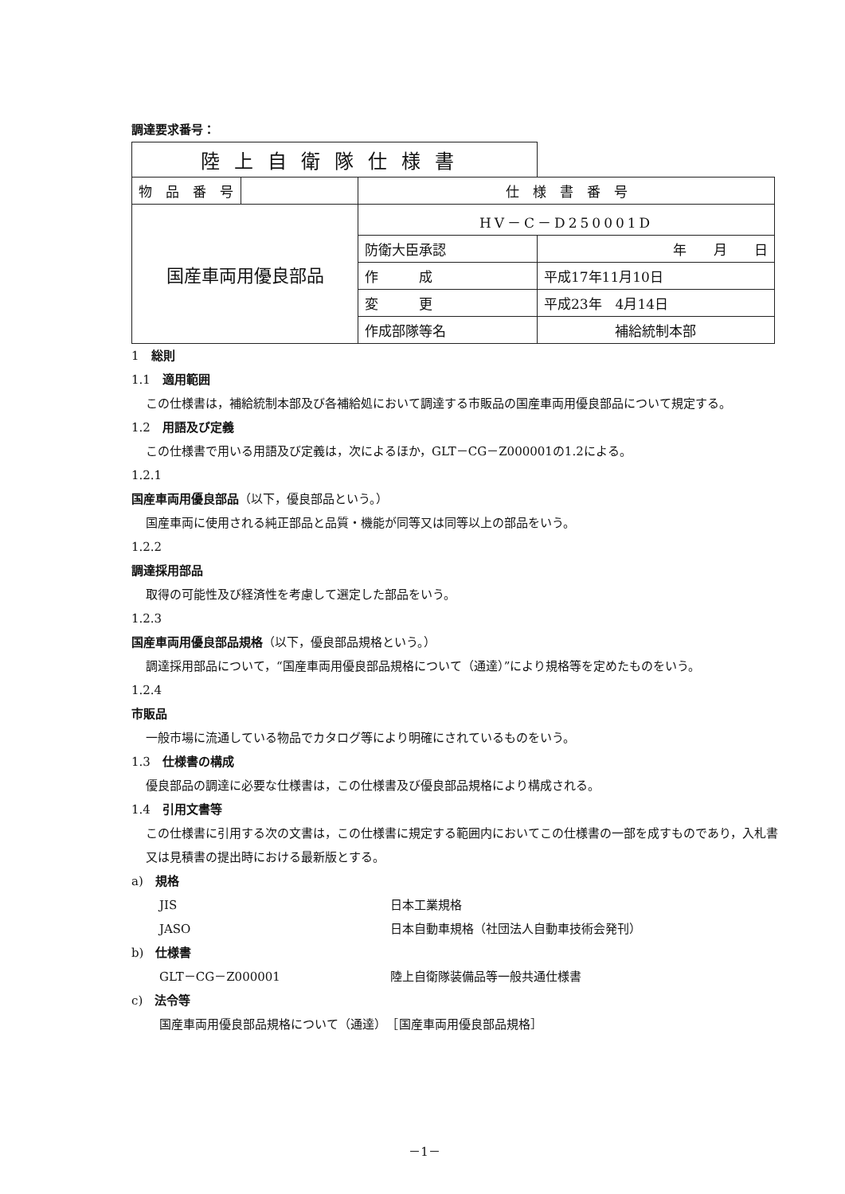調達要求番号：
| 陸上自衛隊仕様書 | | | |
| 物 品 番 号 | | 仕 様 書 番 号 | |
| 国産車両用優良部品 | | HV－C－D250001D | |
| | | 防衛大臣承認 | 年 月 日 |
| | | 作 成 | 平成17年11月10日 |
| | | 変 更 | 平成23年 4月14日 |
| | | 作成部隊等名 | 補給統制本部 |
1　総則
1.1　適用範囲
この仕様書は，補給統制本部及び各補給処において調達する市販品の国産車両用優良部品について規定する。
1.2　用語及び定義
この仕様書で用いる用語及び定義は，次によるほか，GLT－CG－Z000001の1.2による。
1.2.1
国産車両用優良部品（以下，優良部品という。）
国産車両に使用される純正部品と品質・機能が同等又は同等以上の部品をいう。
1.2.2
調達採用部品
取得の可能性及び経済性を考慮して選定した部品をいう。
1.2.3
国産車両用優良部品規格（以下，優良部品規格という。）
調達採用部品について，“国産車両用優良部品規格について（通達）”により規格等を定めたものをいう。
1.2.4
市販品
一般市場に流通している物品でカタログ等により明確にされているものをいう。
1.3　仕様書の構成
優良部品の調達に必要な仕様書は，この仕様書及び優良部品規格により構成される。
1.4　引用文書等
この仕様書に引用する次の文書は，この仕様書に規定する範囲内においてこの仕様書の一部を成すものであり，入札書又は見積書の提出時における最新版とする。
a)　規格
JIS 日本工業規格
JASO 日本自動車規格（社団法人自動車技術会発刊）
b)　仕様書
GLT－CG－Z000001 陸上自衛隊装備品等一般共通仕様書
c)　法令等
国産車両用優良部品規格について（通達）　［国産車両用優良部品規格］
－1－